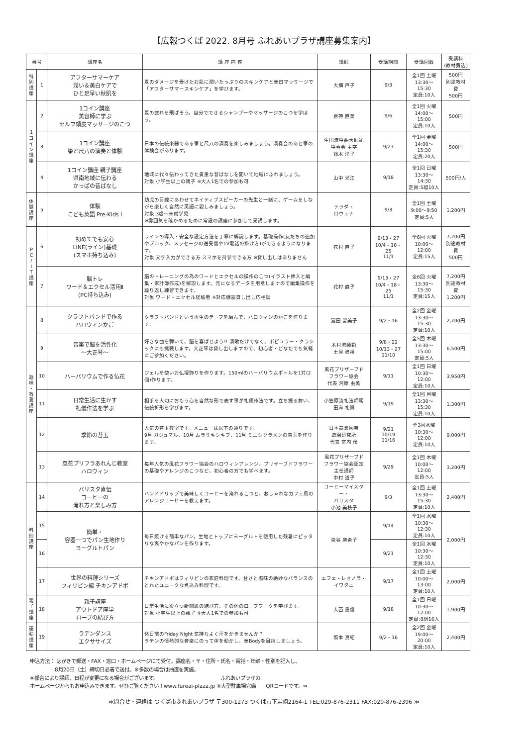【広報つくば 2022. 8月号 ふれあいプラザ講座募集案内】
| 番号 | | 講座名 | 講 座 内 容 | 講師 | 受講期間 | 受講回数 | 受講料 (教材費込) |
| --- | --- | --- | --- | --- | --- | --- | --- |
| 特 別 講 座 | 1 | アフターサマーケア 潤い＆美白ケアで ひと足早い秋肌を | 夏のダメージを受けたお肌に潤いたっぷりのスキンケアと美白マッサージで「アフターサマースキンケア」を学びます。 | 大畑 戸子 | 9/3 | 全1回 土曜 13:30～15:30 定員:10人 | 500円 別途教材費 500円 |
| 1 コ イ ン 講 座 | 2 | 1コイン講座 美容師に学ぶ セルフ頭皮マッサージのこつ | 夏の疲れを飛ばそう。自分でできるシャンプーやマッサージのこつを学ぼう。 | 倉持 直美 | 9/6 | 全1回 火曜 14:00～15:00 定員:10人 | 500円 |
| | 3 | 1コイン講座 箏と尺八の演奏と体験 | 日本の伝統楽器である箏と尺八の演奏を楽しみましょう。演奏会のあと箏の体験会があります。 | 生田流箏曲大師範 箏春会 主宰 鈴木 洋子 | 9/23 | 全1回 金曜 14:00～15:30 定員:20人 | 500円 |
| | 4 | 1コイン講座 親子講座 県南地域に伝わる かっぱの昔ばなし | 地域に代々伝わってきた貴重な昔ばなしを聞いて地域にふれましょう。 対象:小学生以上の親子 ※大人1名での参加も可 | 山中 光江 | 9/18 | 全1回 日曜 13:30～14:30 定員:5組10人 | 500円/人 |
| 体 験 講 座 | 5 | 体験 こども英語 Pre-Kids I | 幼児の目線にあわせてネイティブスピーカーの先生と一緒に、ゲームをしながら楽しく自然に英語に親しみましょう。 対象:3歳～未就学児 ※雰囲気を確かめるために常設の講座に参加して受講します。 | テラダ・ ロウェナ | 9/3 | 全1回 土曜 9:00～9:50 定員:5人 | 1,200円 |
| P C / I T 講 座 | 6 | 初めてでも安心 LINE(ライン)基礎 (スマホ持ち込み) | ラインの導入・安全な設定方法を丁寧に解説します。基礎操作(友だちの追加やブロック、メッセージの送受信やTV電話の掛け方)ができるようになります。 対象:文字入力ができる方 スマホを持参できる方 ※貸し出しはありません | 花村 直子 | 9/13・27 10/4・18・25 11/1 | 全6回 火曜 10:00～12:00 定員:15人 | 7,200円 別途教材費 500円 |
| | 7 | 脳トレ ワード＆エクセル活用Ⅱ (PC持ち込み) | 脳のトレーニングの為のワードとエクセルの操作のこつ(イラスト挿入と編集・家計簿作成)を解説します。元になるデータを用意しますので編集操作を繰り返し練習できます。 対象:ワード・エクセル経験者 ※対応機器貸し出し応相談 | 花村 直子 | 9/13・27 10/4・18・25 11/1 | 全6回 火曜 13:30～15:30 定員:15人 | 7,200円 別途教材費 1,200円 |
| 趣 味 ・ 教 養 講 座 | 8 | クラフトバンドで作る ハロウィンかご | クラフトバンドという再生のテープを編んで、ハロウィンのかごを作ります。 | 冨田 留美子 | 9/2・16 | 全2回 金曜 13:30～15:30 定員:10人 | 2,700円 |
| | 9 | 音楽で脳を活性化 ～大正琴～ | 好きな曲を弾いて、脳を喜ばせよう!! 演歌だけでなく、ポピュラー・クラシックにも挑戦します。大正琴は貸し出しますので、初心者・どなたでも気軽にご参加ください。 | 木村流師範 土屋 峰裕 | 9/8・22 10/13・27 11/10 | 全5回 木曜 13:30～15:00 定員:5人 | 6,500円 |
| | 10 | ハーバリウムで作る仏花 | ジェルを使いお仏壇飾りを作ります。150mlのハーバリウムボトルを1対(2個)作ります。 | 風花プリザーブド フラワー協会 代表 河原 由美 | 9/11 | 全1回 日曜 10:30～12:00 定員:10人 | 3,950円 |
| | 11 | 日常生活に生かす 礼儀作法を学ぶ | 相手を大切におもう心を自然な形で表す事が礼儀作法です。立ち振る舞い、伝統折形を学びます。 | 小笠原流礼法師範 田岸 礼禰 | 9/19 | 全1回 月曜 13:30～15:30 定員:10人 | 1,300円 |
| | 12 | 季節の苔玉 | 人気の苔玉教室です。メニューは以下の通りです。 9月 ガジュマル、10月 ムラサキシキブ、11月 ミニシクラメンの苔玉を作ります。 | 日本農業園芸 造園研究所 代表 宮内 伶 | 9/21 10/19 11/16 | 全3回水曜 10:30～12:00 定員:10人 | 9,000円 |
| | 13 | 風花プリフラあれんじ教室 ハロウィン | 毎年人気の風花フラワー協会のハロウィンアレンジ。プリザーブドフラワーの基礎やアレンジのこつなど、初心者の方でも学べます。 | 風花プリザーブド フラワー協会認定 主任講師 中村 道子 | 9/29 | 全1回 木曜 10:00～12:00 定員:5人 | 3,200円 |
| 料 理 講 座 | 14 | バリスタ直伝 コーヒーの 淹れ方と楽しみ方 | ハンドドリップで美味しくコーヒーを淹れるこつと、おしゃれなカフェ風のアレンジコーヒーを教えます。 | コーヒーマイスター・ バリスタ 小池 美枝子 | 9/3 | 全1回 土曜 13:30～15:30 定員:10人 | 2,400円 |
| | 15 | 簡単・ 容器一つでパン生地作り ヨーグルトパン | 毎日焼ける簡単なパン。生地とトップにヨーグルトを使用した残暑にピッタリな爽やかなパンを作ります。 | 染谷 麻希子 | 9/14 | 全1回 水曜 10:30～12:30 定員:10人 | 2,000円 |
| | 16 | | | | 9/21 | 全1回 水曜 10:30～12:30 定員:10人 | |
| | 17 | 世界の料理シリーズ フィリピン編 チキンアドボ | チキンアドボはフィリピンの家庭料理です。甘さと塩味の絶妙なバランスのとれたユニークな煮込み料理です。 | エフェ・レオノラ・ イワタニ | 9/17 | 全1回 土曜 10:00～13:00 定員:10人 | 2,000円 |
| 親 子 講 座 | 18 | 親子講座 アウトドア座学 ロープの結び方 | 日常生活に役立つ新聞紙の結び方、その他のロープワークを学びます。 対象:小学生以上の親子 ※大人1名での参加も可 | 大西 重信 | 9/18 | 全1回 日曜 10:30～12:00 定員:8組16人 | 1,900円 |
| 運 動 講 座 | 19 | ラテンダンス エクササイズ | 休日前のFriday Night 気持ちよく汗をかきませんか？ ラテンの情熱的な音楽にのって体を動かし、美Bodyを目指しましょう。 | 坂本 真紀 | 9/2・16 | 全2回 金曜 19:00～20:00 定員:10人 | 2,400円 |
申込方法： はがきで郵送・FAX・窓口・ホームページにて受付。講座名・〒・住所・氏名・電話・年齢・性別を記入し、
　　　　　8月20日（土）締切日必着で送付。※多数の場合は抽選を実施。
※都合により講師、日程が変更になる場合がございます。　　　　　　　　　　　　　ふれあいプラザの
ホームページからもお申込みできます。ぜひご覧ください！www.fureai-plaza.jp ※大型駐車場完備　　QRコードです。⇒
≪問合せ・連絡は つくば市ふれあいプラザ 〒300-1273 つくば市下岩崎2164-1 TEL:029-876-2311 FAX:029-876-2396 ≫